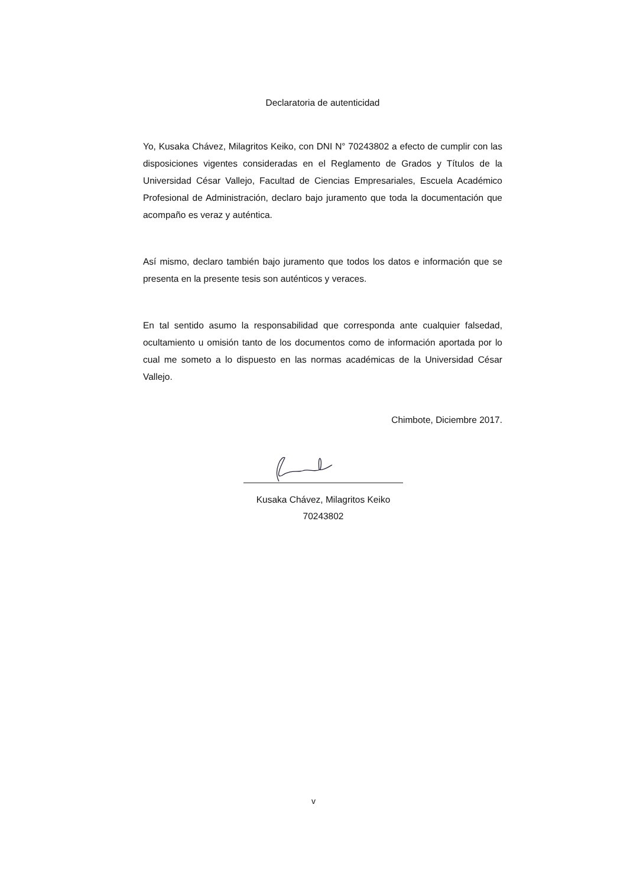Declaratoria de autenticidad
Yo, Kusaka Chávez, Milagritos Keiko, con DNI N° 70243802 a efecto de cumplir con las disposiciones vigentes consideradas en el Reglamento de Grados y Títulos de la Universidad César Vallejo, Facultad de Ciencias Empresariales, Escuela Académico Profesional de Administración, declaro bajo juramento que toda la documentación que acompaño es veraz y auténtica.
Así mismo, declaro también bajo juramento que todos los datos e información que se presenta en la presente tesis son auténticos y veraces.
En tal sentido asumo la responsabilidad que corresponda ante cualquier falsedad, ocultamiento u omisión tanto de los documentos como de información aportada por lo cual me someto a lo dispuesto en las normas académicas de la Universidad César Vallejo.
Chimbote, Diciembre 2017.
Kusaka Chávez, Milagritos Keiko
70243802
v